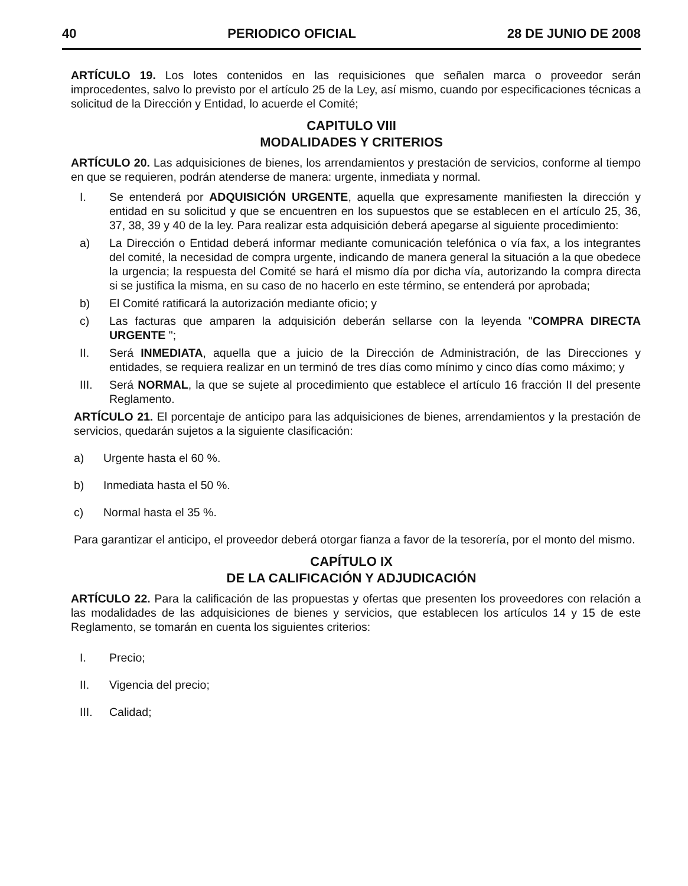40 PERIODICO OFICIAL 28 DE JUNIO DE 2008
ARTÍCULO 19. Los lotes contenidos en las requisiciones que señalen marca o proveedor serán improcedentes, salvo lo previsto por el artículo 25 de la Ley, así mismo, cuando por especificaciones técnicas a solicitud de la Dirección y Entidad, lo acuerde el Comité;
CAPITULO VIII
MODALIDADES Y CRITERIOS
ARTÍCULO 20. Las adquisiciones de bienes, los arrendamientos y prestación de servicios, conforme al tiempo en que se requieren, podrán atenderse de manera: urgente, inmediata y normal.
I. Se entenderá por ADQUISICIÓN URGENTE, aquella que expresamente manifiesten la dirección y entidad en su solicitud y que se encuentren en los supuestos que se establecen en el artículo 25, 36, 37, 38, 39 y 40 de la ley. Para realizar esta adquisición deberá apegarse al siguiente procedimiento:
a) La Dirección o Entidad deberá informar mediante comunicación telefónica o vía fax, a los integrantes del comité, la necesidad de compra urgente, indicando de manera general la situación a la que obedece la urgencia; la respuesta del Comité se hará el mismo día por dicha vía, autorizando la compra directa si se justifica la misma, en su caso de no hacerlo en este término, se entenderá por aprobada;
b) El Comité ratificará la autorización mediante oficio; y
c) Las facturas que amparen la adquisición deberán sellarse con la leyenda "COMPRA DIRECTA URGENTE ";
II. Será INMEDIATA, aquella que a juicio de la Dirección de Administración, de las Direcciones y entidades, se requiera realizar en un terminó de tres días como mínimo y cinco días como máximo; y
III. Será NORMAL, la que se sujete al procedimiento que establece el artículo 16 fracción II del presente Reglamento.
ARTÍCULO 21. El porcentaje de anticipo para las adquisiciones de bienes, arrendamientos y la prestación de servicios, quedarán sujetos a la siguiente clasificación:
a) Urgente hasta el 60 %.
b) Inmediata hasta el 50 %.
c) Normal hasta el 35 %.
Para garantizar el anticipo, el proveedor deberá otorgar fianza a favor de la tesorería, por el monto del mismo.
CAPÍTULO IX
DE LA CALIFICACIÓN Y ADJUDICACIÓN
ARTÍCULO 22. Para la calificación de las propuestas y ofertas que presenten los proveedores con relación a las modalidades de las adquisiciones de bienes y servicios, que establecen los artículos 14 y 15 de este Reglamento, se tomarán en cuenta los siguientes criterios:
I. Precio;
II. Vigencia del precio;
III. Calidad;